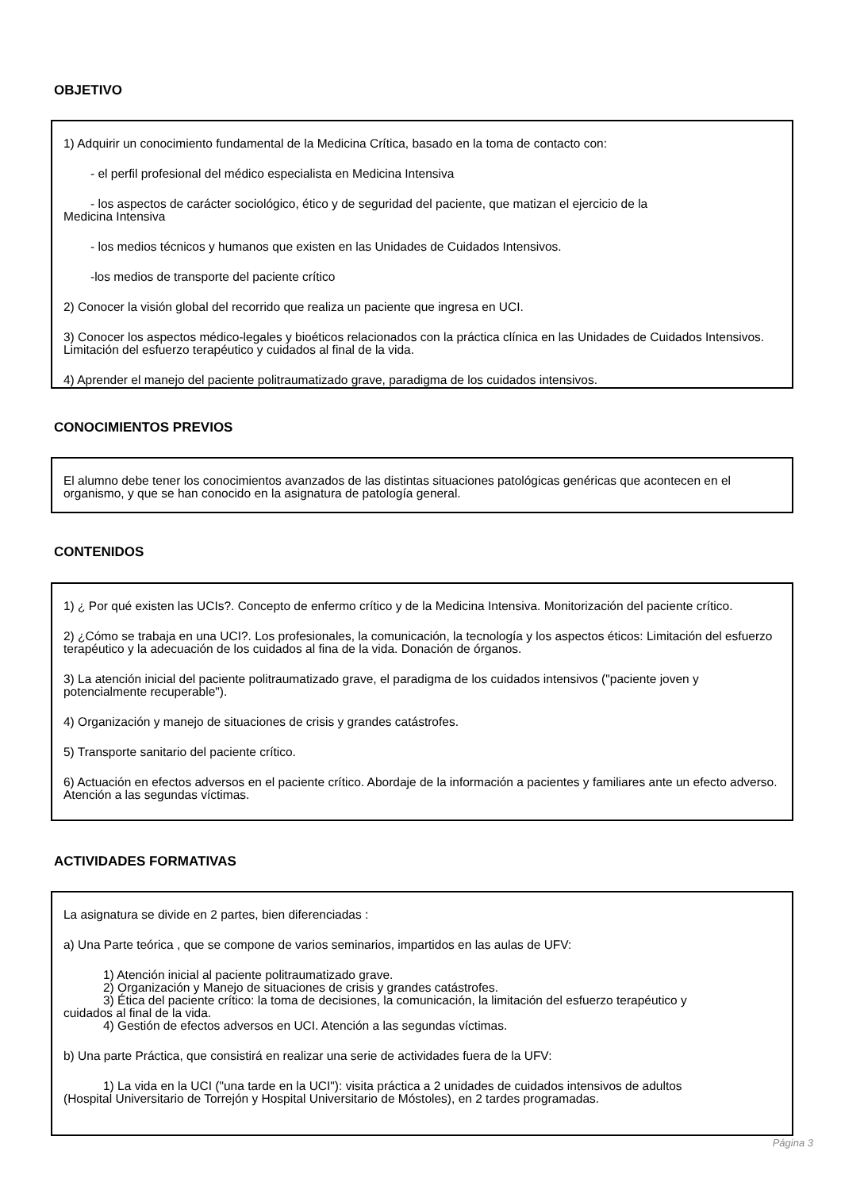OBJETIVO
1) Adquirir un conocimiento fundamental de la Medicina Crítica, basado en la toma de contacto con:
- el perfil profesional del médico especialista en Medicina Intensiva
- los aspectos de carácter sociológico, ético y de seguridad del paciente, que matizan el ejercicio de la
Medicina Intensiva
- los medios técnicos y humanos que existen en las Unidades de Cuidados Intensivos.
-los medios de transporte del paciente crítico
2) Conocer la visión global del recorrido que realiza un paciente que ingresa en UCI.
3) Conocer los aspectos médico-legales y bioéticos relacionados con la práctica clínica en las Unidades de Cuidados Intensivos. Limitación del esfuerzo terapéutico y cuidados al final de la vida.
4) Aprender el manejo del paciente politraumatizado grave, paradigma de los cuidados intensivos.
CONOCIMIENTOS PREVIOS
El alumno debe tener los conocimientos avanzados de las distintas situaciones patológicas genéricas que acontecen en el organismo, y que se han conocido en la asignatura de patología general.
CONTENIDOS
1) ¿ Por qué existen las UCIs?. Concepto de enfermo crítico y de la Medicina Intensiva. Monitorización del paciente crítico.
2) ¿Cómo se trabaja en una UCI?. Los profesionales, la comunicación, la tecnología y los aspectos éticos: Limitación del esfuerzo terapéutico y la adecuación de los cuidados al fina de la vida. Donación de órganos.
3) La atención inicial del paciente politraumatizado grave, el paradigma de los cuidados intensivos ("paciente joven y potencialmente recuperable").
4) Organización y manejo de situaciones de crisis y grandes catástrofes.
5) Transporte sanitario del paciente crítico.
6) Actuación en efectos adversos en el paciente crítico. Abordaje de la información a pacientes y familiares ante un efecto adverso. Atención a las segundas víctimas.
ACTIVIDADES FORMATIVAS
La asignatura se divide en 2 partes, bien diferenciadas :
a) Una Parte teórica , que se compone de varios seminarios, impartidos en las aulas de UFV:
1) Atención inicial al paciente politraumatizado grave.
2) Organización y Manejo de situaciones de crisis y grandes catástrofes.
3) Ética del paciente crítico: la toma de decisiones, la comunicación, la limitación del esfuerzo terapéutico y
cuidados al final de la vida.
4) Gestión de efectos adversos en UCI. Atención a las segundas víctimas.
b) Una parte Práctica, que consistirá en realizar una serie de actividades fuera de la UFV:
1) La vida en la UCI ("una tarde en la UCI"): visita práctica a 2 unidades de cuidados intensivos de adultos
(Hospital Universitario de Torrejón y Hospital Universitario de Móstoles), en 2 tardes programadas.
Página 3